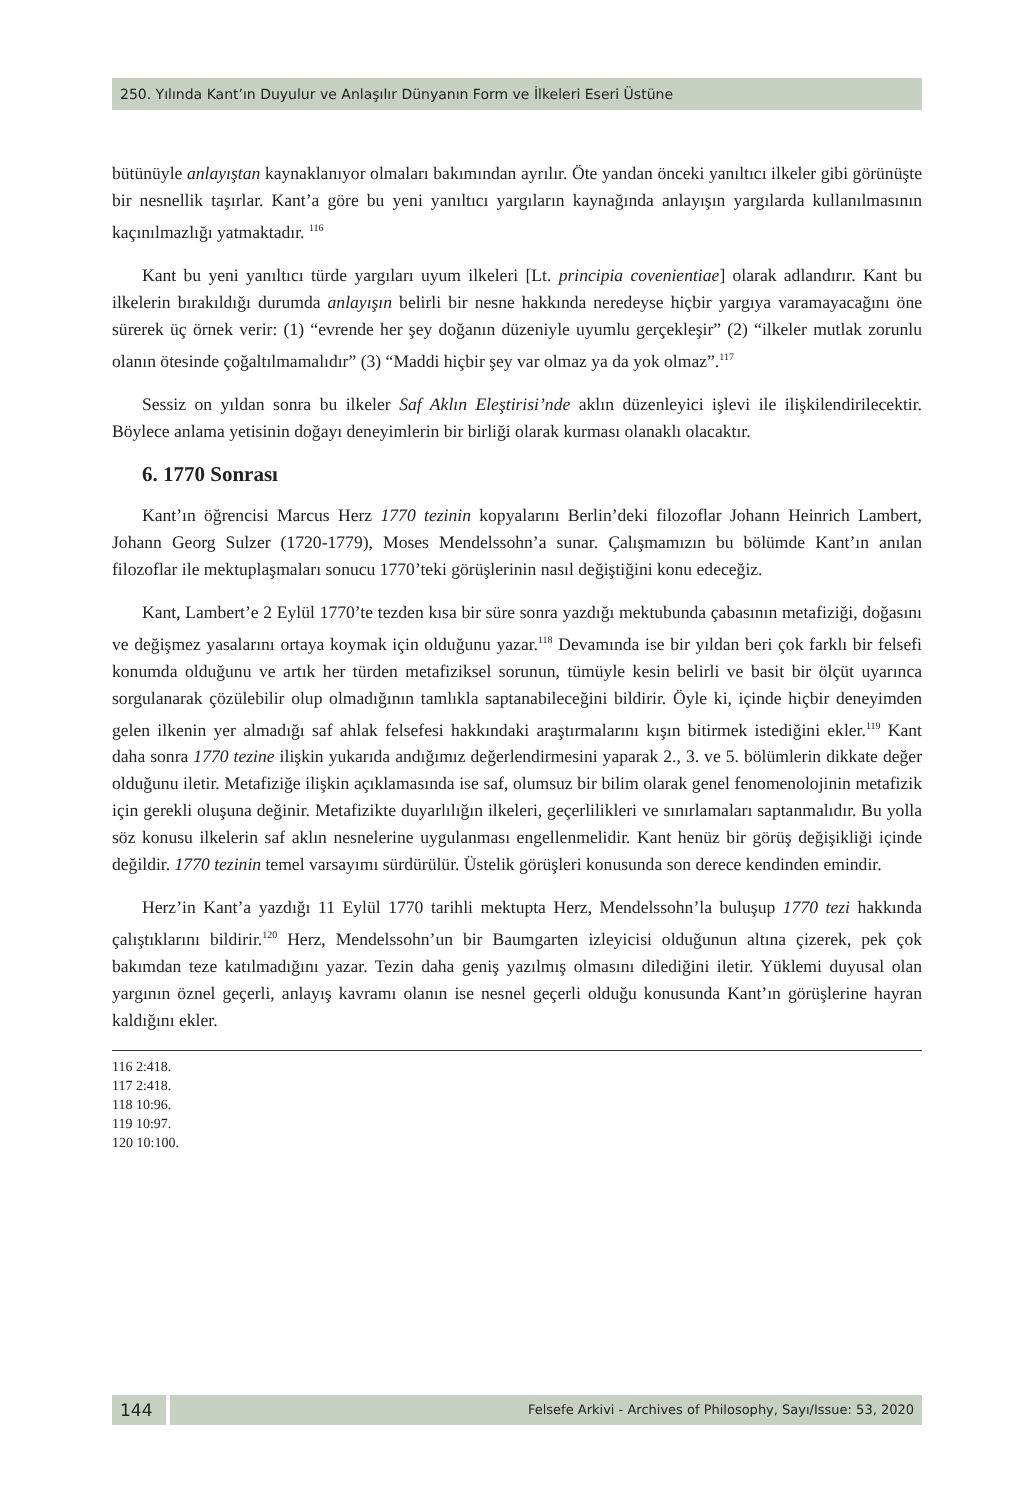250. Yılında Kant’ın Duyulur ve Anlaşılır Dünyanın Form ve İlkeleri Eseri Üstüne
bütünüyle anlayıştan kaynaklanıyor olmaları bakımından ayrılır. Öte yandan önceki yanıltıcı ilkeler gibi görünüşte bir nesnellik taşırlar. Kant’a göre bu yeni yanıltıcı yargıların kaynağında anlayışın yargılarda kullanılmasının kaçınılmazlığı yatmaktadır. <sup>116</sup>
Kant bu yeni yanıltıcı türde yargıları uyum ilkeleri [Lt. principia covenientiae] olarak adlandırır. Kant bu ilkelerin bırakıldığı durumda anlayışın belirli bir nesne hakkında neredeyse hiçbir yargıya varamayacağını öne sürerek üç örnek verir: (1) “evrende her şey doğanın düzeniyle uyumlu gerçekleşir” (2) “ilkeler mutlak zorunlu olanın ötesinde çoğaltılmamalıdır” (3) “Maddi hiçbir şey var olmaz ya da yok olmaz”.<sup>117</sup>
Sessiz on yıldan sonra bu ilkeler Saf Aklın Eleştirisi’nde aklın düzenleyici işlevi ile ilişkilendirilecektir. Böylece anlama yetisinin doğayı deneyimlerin bir birliği olarak kurması olanaklı olacaktır.
6. 1770 Sonrası
Kant’ın öğrencisi Marcus Herz 1770 tezinin kopyalarını Berlin’deki filozoflar Johann Heinrich Lambert, Johann Georg Sulzer (1720-1779), Moses Mendelssohn’a sunar. Çalışmamızın bu bölümde Kant’ın anılan filozoflar ile mektuplaşmaları sonucu 1770’teki görüşlerinin nasıl değiştiğini konu edeceğiz.
Kant, Lambert’e 2 Eylül 1770’te tezden kısa bir süre sonra yazdığı mektubunda çabasının metafiziği, doğasını ve değişmez yasalarını ortaya koymak için olduğunu yazar.<sup>118</sup> Devamında ise bir yıldan beri çok farklı bir felsefi konumda olduğunu ve artık her türden metafiziksel sorunun, tümüyle kesin belirli ve basit bir ölçüt uyarınca sorgulanarak çözülebilir olup olmadığının tamlıkla saptanabileceğini bildirir. Öyle ki, içinde hiçbir deneyimden gelen ilkenin yer almadığı saf ahlak felsefesi hakkındaki araştırmalarını kışın bitirmek istediğini ekler.<sup>119</sup> Kant daha sonra 1770 tezine ilişkin yukarıda andığımız değerlendirmesini yaparak 2., 3. ve 5. bölümlerin dikkate değer olduğunu iletir. Metafiziğe ilişkin açıklamasında ise saf, olumsuz bir bilim olarak genel fenomenolojinin metafizik için gerekli oluşuna değinir. Metafizikte duyarlılığın ilkeleri, geçerlilikleri ve sınırlamaları saptanmalıdır. Bu yolla söz konusu ilkelerin saf aklın nesnelerine uygulanması engellenmelidir. Kant henüz bir görüş değişikliği içinde değildir. 1770 tezinin temel varsayımı sürdürülür. Üstelik görüşleri konusunda son derece kendinden emindir.
Herz’in Kant’a yazdığı 11 Eylül 1770 tarihli mektupta Herz, Mendelssohn’la buluşup 1770 tezi hakkında çalıştıklarını bildirir.<sup>120</sup> Herz, Mendelssohn’un bir Baumgarten izleyicisi olduğunun altına çizerek, pek çok bakımdan teze katılmadığını yazar. Tezin daha geniş yazılmış olmasını dilediğini iletir. Yüklemi duyusal olan yargının öznel geçerli, anlayış kavramı olanın ise nesnel geçerli olduğu konusunda Kant’ın görüşlerine hayran kaldığını ekler.
116 2:418.
117 2:418.
118 10:96.
119 10:97.
120 10:100.
144
Felsefe Arkivi - Archives of Philosophy, Sayı/Issue: 53, 2020